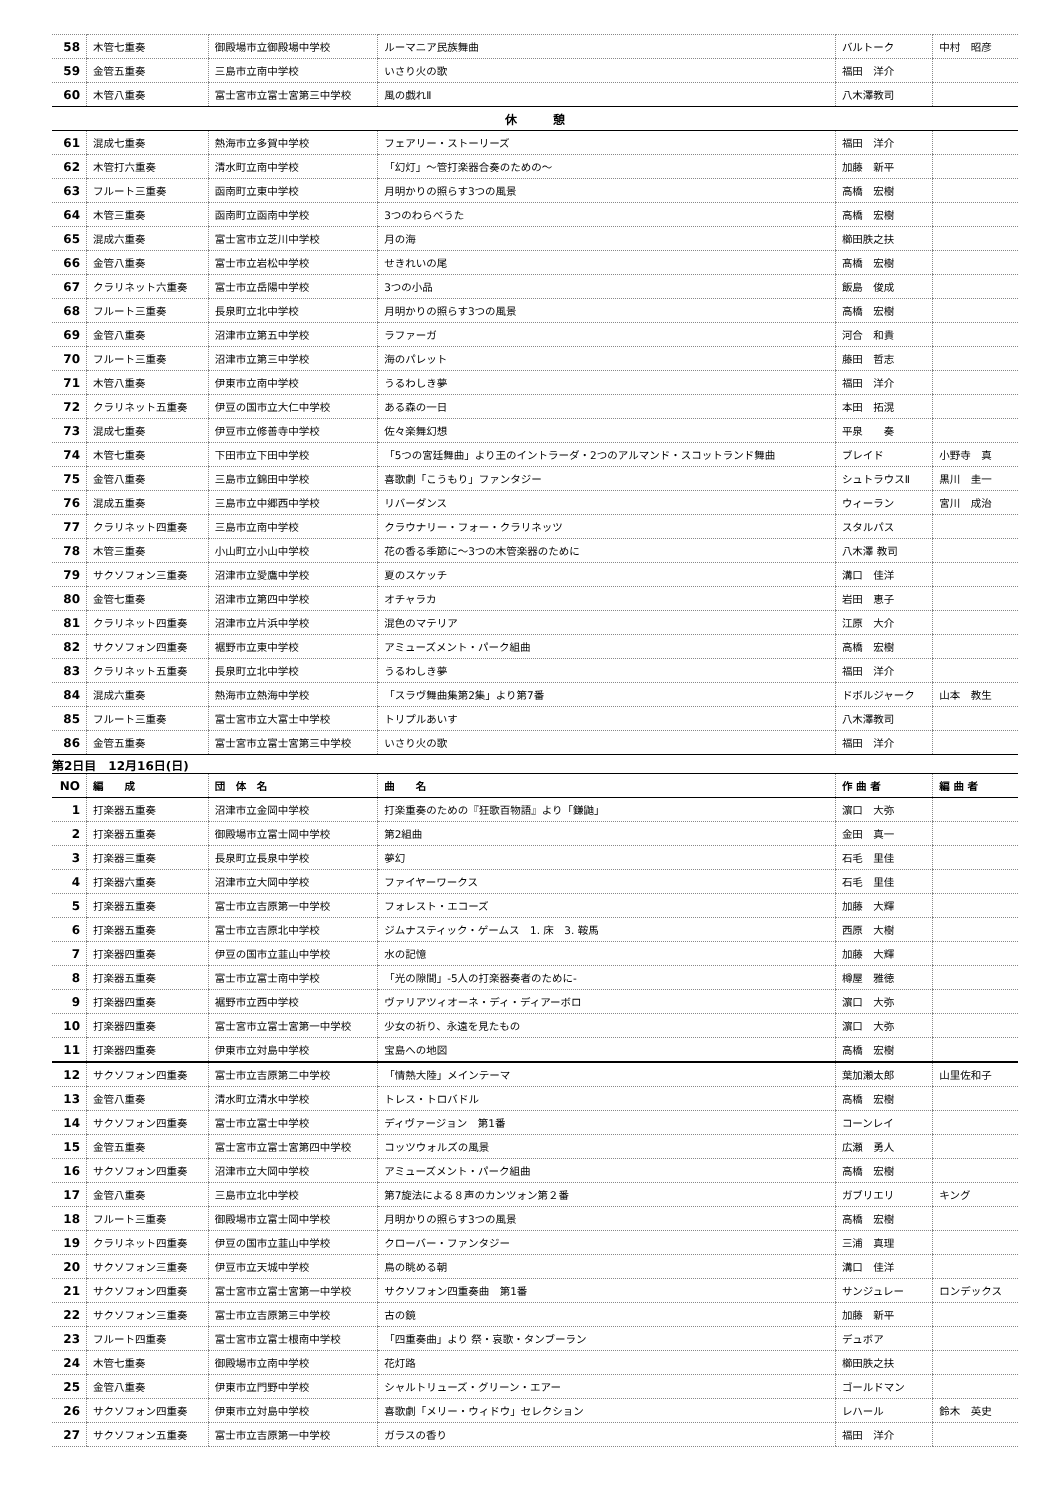| 58 | 木管七重奏 | 御殿場市立御殿場中学校 | ルーマニア民族舞曲 | バルトーク | 中村 昭彦 |
| 59 | 金管五重奏 | 三島市立南中学校 | いさり火の歌 | 福田 洋介 | |
| 60 | 木管八重奏 | 富士宮市立富士宮第三中学校 | 風の戯れⅡ | 八木澤教司 | |
| 休 憩 | | | | | |
| 61 | 混成七重奏 | 熱海市立多賀中学校 | フェアリー・ストーリーズ | 福田 洋介 | |
| 62 | 木管打六重奏 | 清水町立南中学校 | 「幻灯」～管打楽器合奏のための～ | 加藤 新平 | |
| 63 | フルート三重奏 | 函南町立東中学校 | 月明かりの照らす3つの風景 | 高橋 宏樹 | |
| 64 | 木管三重奏 | 函南町立函南中学校 | 3つのわらべうた | 高橋 宏樹 | |
| 65 | 混成六重奏 | 富士宮市立芝川中学校 | 月の海 | 櫛田胅之扶 | |
| 66 | 金管八重奏 | 富士市立岩松中学校 | せきれいの尾 | 髙橋 宏樹 | |
| 67 | クラリネット六重奏 | 富士市立岳陽中学校 | 3つの小品 | 飯島 俊成 | |
| 68 | フルート三重奏 | 長泉町立北中学校 | 月明かりの照らす3つの風景 | 高橋 宏樹 | |
| 69 | 金管八重奏 | 沼津市立第五中学校 | ラファーガ | 河合 和貴 | |
| 70 | フルート三重奏 | 沼津市立第三中学校 | 海のパレット | 藤田 哲志 | |
| 71 | 木管八重奏 | 伊東市立南中学校 | うるわしき夢 | 福田 洋介 | |
| 72 | クラリネット五重奏 | 伊豆の国市立大仁中学校 | ある森の一日 | 本田 拓滉 | |
| 73 | 混成七重奏 | 伊豆市立修善寺中学校 | 佐々楽舞幻想 | 平泉 奏 | |
| 74 | 木管七重奏 | 下田市立下田中学校 | 「5つの宮廷舞曲」より王のイントラーダ・2つのアルマンド・スコットランド舞曲 | ブレイド | 小野寺 真 |
| 75 | 金管八重奏 | 三島市立錦田中学校 | 喜歌劇「こうもり」ファンタジー | シュトラウスⅡ | 黒川 圭一 |
| 76 | 混成五重奏 | 三島市立中郷西中学校 | リバーダンス | ウィーラン | 宮川 成治 |
| 77 | クラリネット四重奏 | 三島市立南中学校 | クラウナリー・フォー・クラリネッツ | スタルパス | |
| 78 | 木管三重奏 | 小山町立小山中学校 | 花の香る季節に～3つの木管楽器のために | 八木澤 教司 | |
| 79 | サクソフォン三重奏 | 沼津市立愛鷹中学校 | 夏のスケッチ | 溝口 佳洋 | |
| 80 | 金管七重奏 | 沼津市立第四中学校 | オチャラカ | 岩田 恵子 | |
| 81 | クラリネット四重奏 | 沼津市立片浜中学校 | 混色のマテリア | 江原 大介 | |
| 82 | サクソフォン四重奏 | 裾野市立東中学校 | アミューズメント・パーク組曲 | 高橋 宏樹 | |
| 83 | クラリネット五重奏 | 長泉町立北中学校 | うるわしき夢 | 福田 洋介 | |
| 84 | 混成六重奏 | 熱海市立熱海中学校 | 「スラヴ舞曲集第2集」より第7番 | ドボルジャーク | 山本 教生 |
| 85 | フルート三重奏 | 富士宮市立大富士中学校 | トリプルあいす | 八木澤教司 | |
| 86 | 金管五重奏 | 富士宮市立富士宮第三中学校 | いさり火の歌 | 福田 洋介 | |
| 第2日目 12月16日(日) | | | | | |
| NO | 編 成 | 団 体 名 | 曲 名 | 作 曲 者 | 編 曲 者 |
| 1 | 打楽器五重奏 | 沼津市立金岡中学校 | 打楽重奏のための『狂歌百物語』より「鎌鼬」 | 濵口 大弥 | |
| 2 | 打楽器五重奏 | 御殿場市立富士岡中学校 | 第2組曲 | 金田 真一 | |
| 3 | 打楽器三重奏 | 長泉町立長泉中学校 | 夢幻 | 石毛 里佳 | |
| 4 | 打楽器六重奏 | 沼津市立大岡中学校 | ファイヤーワークス | 石毛 里佳 | |
| 5 | 打楽器五重奏 | 富士市立吉原第一中学校 | フォレスト・エコーズ | 加藤 大輝 | |
| 6 | 打楽器五重奏 | 富士市立吉原北中学校 | ジムナスティック・ゲームス 1. 床 3. 鞍馬 | 西原 大樹 | |
| 7 | 打楽器四重奏 | 伊豆の国市立韮山中学校 | 水の記憶 | 加藤 大輝 | |
| 8 | 打楽器五重奏 | 富士市立富士南中学校 | 「光の隙間」-5人の打楽器奏者のために- | 樽屋 雅徳 | |
| 9 | 打楽器四重奏 | 裾野市立西中学校 | ヴァリアツィオーネ・ディ・ディアーボロ | 濵口 大弥 | |
| 10 | 打楽器四重奏 | 富士宮市立富士宮第一中学校 | 少女の祈り、永遠を見たもの | 濵口 大弥 | |
| 11 | 打楽器四重奏 | 伊東市立対島中学校 | 宝島への地図 | 高橋 宏樹 | |
| 12 | サクソフォン四重奏 | 富士市立吉原第二中学校 | 「情熱大陸」メインテーマ | 葉加瀬太郎 | 山里佐和子 |
| 13 | 金管八重奏 | 清水町立清水中学校 | トレス・トロバドル | 高橋 宏樹 | |
| 14 | サクソフォン四重奏 | 富士市立富士中学校 | ディヴァージョン 第1番 | コーンレイ | |
| 15 | 金管五重奏 | 富士宮市立富士宮第四中学校 | コッツウォルズの風景 | 広瀬 勇人 | |
| 16 | サクソフォン四重奏 | 沼津市立大岡中学校 | アミューズメント・パーク組曲 | 高橋 宏樹 | |
| 17 | 金管八重奏 | 三島市立北中学校 | 第7旋法による８声のカンツォン第２番 | ガブリエリ | キング |
| 18 | フルート三重奏 | 御殿場市立富士岡中学校 | 月明かりの照らす3つの風景 | 高橋 宏樹 | |
| 19 | クラリネット四重奏 | 伊豆の国市立韮山中学校 | クローバー・ファンタジー | 三浦 真理 | |
| 20 | サクソフォン三重奏 | 伊豆市立天城中学校 | 鳥の眺める朝 | 溝口 佳洋 | |
| 21 | サクソフォン四重奏 | 富士宮市立富士宮第一中学校 | サクソフォン四重奏曲 第1番 | サンジュレー | ロンデックス |
| 22 | サクソフォン三重奏 | 富士市立吉原第三中学校 | 古の鏡 | 加藤 新平 | |
| 23 | フルート四重奏 | 富士宮市立富士根南中学校 | 「四重奏曲」より 祭・哀歌・タンブーラン | デュボア | |
| 24 | 木管七重奏 | 御殿場市立南中学校 | 花灯路 | 櫛田胅之扶 | |
| 25 | 金管八重奏 | 伊東市立門野中学校 | シャルトリューズ・グリーン・エアー | ゴールドマン | |
| 26 | サクソフォン四重奏 | 伊東市立対島中学校 | 喜歌劇「メリー・ウィドウ」セレクション | レハール | 鈴木 英史 |
| 27 | サクソフォン五重奏 | 富士市立吉原第一中学校 | ガラスの香り | 福田 洋介 | |